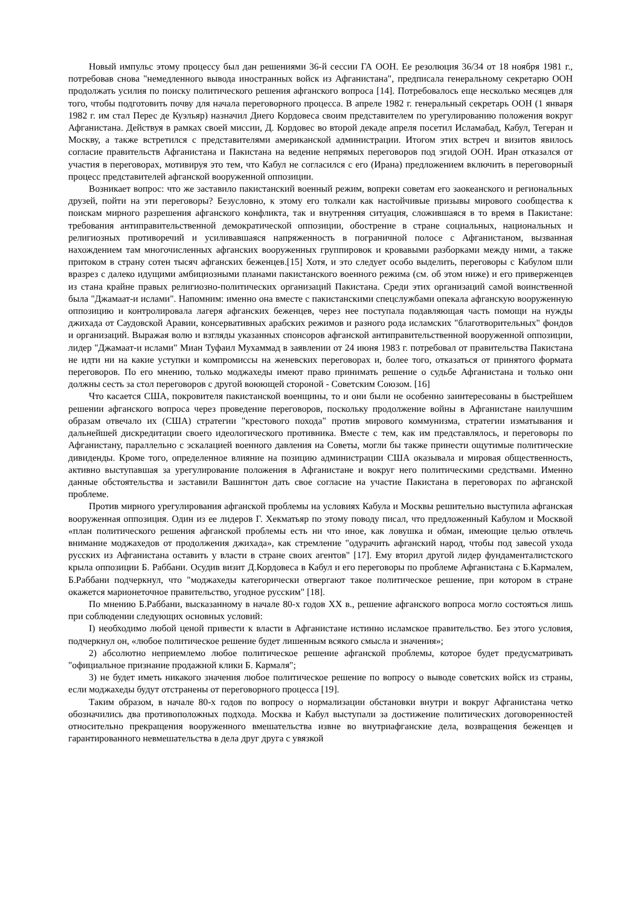Новый импульс этому процессу был дан решениями 36-й сессии ГА ООН. Ее резолюция 36/34 от 18 ноября 1981 г., потребовав снова "немедленного вывода иностранных войск из Афганистана", предписала генеральному секретарю ООН продолжать усилия по поиску политического решения афганского вопроса [14]. Потребовалось еще несколько месяцев для того, чтобы подготовить почву для начала переговорного процесса. В апреле 1982 г. генеральный секретарь ООН (1 января 1982 г. им стал Перес де Куэльяр) назначил Диего Кордовеса своим представителем по урегулированию положения вокруг Афганистана. Действуя в рамках своей миссии, Д. Кордовес во второй декаде апреля посетил Исламабад, Кабул, Тегеран и Москву, а также встретился с представителями американской администрации. Итогом этих встреч и визитов явилось согласие правительств Афганистана и Пакистана на ведение непрямых переговоров под эгидой ООН. Иран отказался от участия в переговорах, мотивируя это тем, что Кабул не согласился с его (Ирана) предложением включить в переговорный процесс представителей афганской вооруженной оппозиции.
Возникает вопрос: что же заставило пакистанский военный режим, вопреки советам его заокеанского и региональных друзей, пойти на эти переговоры? Безусловно, к этому его толкали как настойчивые призывы мирового сообщества к поискам мирного разрешения афганского конфликта, так и внутренняя ситуация, сложившаяся в то время в Пакистане: требования антиправительственной демократической оппозиции, обострение в стране социальных, национальных и религиозных противоречий и усиливавшаяся напряженность в пограничной полосе с Афганистаном, вызванная нахождением там многочисленных афганских вооруженных группировок и кровавыми разборками между ними, а также притоком в страну сотен тысяч афганских беженцев.[15] Хотя, и это следует особо выделить, переговоры с Кабулом шли вразрез с далеко идущими амбициозными планами пакистанского военного режима (см. об этом ниже) и его приверженцев из стана крайне правых религиозно-политических организаций Пакистана. Среди этих организаций самой воинственной была "Джамаат-и ислами". Напомним: именно она вместе с пакистанскими спецслужбами опекала афганскую вооруженную оппозицию и контролировала лагеря афганских беженцев, через нее поступала подавляющая часть помощи на нужды джихада от Саудовской Аравии, консервативных арабских режимов и разного рода исламских "благотворительных" фондов и организаций. Выражая волю и взгляды указанных спонсоров афганской антиправительственной вооруженной оппозиции, лидер "Джамаат-и ислами" Миан Туфаил Мухаммад в заявлении от 24 июня 1983 г. потребовал от правительства Пакистана не идти ни на какие уступки и компромиссы на женевских переговорах и, более того, отказаться от принятого формата переговоров. По его мнению, только моджахеды имеют право принимать решение о судьбе Афганистана и только они должны сесть за стол переговоров с другой воюющей стороной - Советским Союзом. [16]
Что касается США, покровителя пакистанской военщины, то и они были не особенно заинтересованы в быстрейшем решении афганского вопроса через проведение переговоров, поскольку продолжение войны в Афганистане наилучшим образам отвечало их (США) стратегии "крестового похода" против мирового коммунизма, стратегии изматывания и дальнейшей дискредитации своего идеологического противника. Вместе с тем, как им представлялось, и переговоры по Афганистану, параллельно с эскалацией военного давления на Советы, могли бы также принести ощутимые политические дивиденды. Кроме того, определенное влияние на позицию администрации США оказывала и мировая общественность, активно выступавшая за урегулирование положения в Афганистане и вокруг него политическими средствами. Именно данные обстоятельства и заставили Вашингтон дать свое согласие на участие Пакистана в переговорах по афганской проблеме.
Против мирного урегулирования афганской проблемы на условиях Кабула и Москвы решительно выступила афганская вооруженная оппозиция. Один из ее лидеров Г. Хекматьяр по этому поводу писал, что предложенный Кабулом и Москвой «план политического решения афганской проблемы есть ни что иное, как ловушка и обман, имеющие целью отвлечь внимание моджахедов от продолжения джихада», как стремление "одурачить афганский народ, чтобы под завесой ухода русских из Афганистана оставить у власти в стране своих агентов" [17]. Ему вторил другой лидер фундаменталистского крыла оппозиции Б. Раббани. Осудив визит Д.Кордовеса в Кабул и его переговоры по проблеме Афганистана с Б.Кармалем, Б.Раббани подчеркнул, что "моджахеды категорически отвергают такое политическое решение, при котором в стране окажется марионеточное правительство, угодное русским" [18].
По мнению Б.Раббани, высказанному в начале 80-х годов XX в., решение афганского вопроса могло состояться лишь при соблюдении следующих основных условий:
I) необходимо любой ценой привести к власти в Афганистане истинно исламское правительство. Без этого условия, подчеркнул он, «любое политическое решение будет лишенным всякого смысла и значения»;
2) абсолютно неприемлемо любое политическое решение афганской проблемы, которое будет предусматривать "официальное признание продажной клики Б. Кармаля";
3) не будет иметь никакого значения любое политическое решение по вопросу о выводе советских войск из страны, если моджахеды будут отстранены от переговорного процесса [19].
Таким образом, в начале 80-х годов по вопросу о нормализации обстановки внутри и вокруг Афганистана четко обозначились два противоположных подхода. Москва и Кабул выступали за достижение политических договоренностей относительно прекращения вооруженного вмешательства извне во внутриафганские дела, возвращения беженцев и гарантированного невмешательства в дела друг друга с увязкой